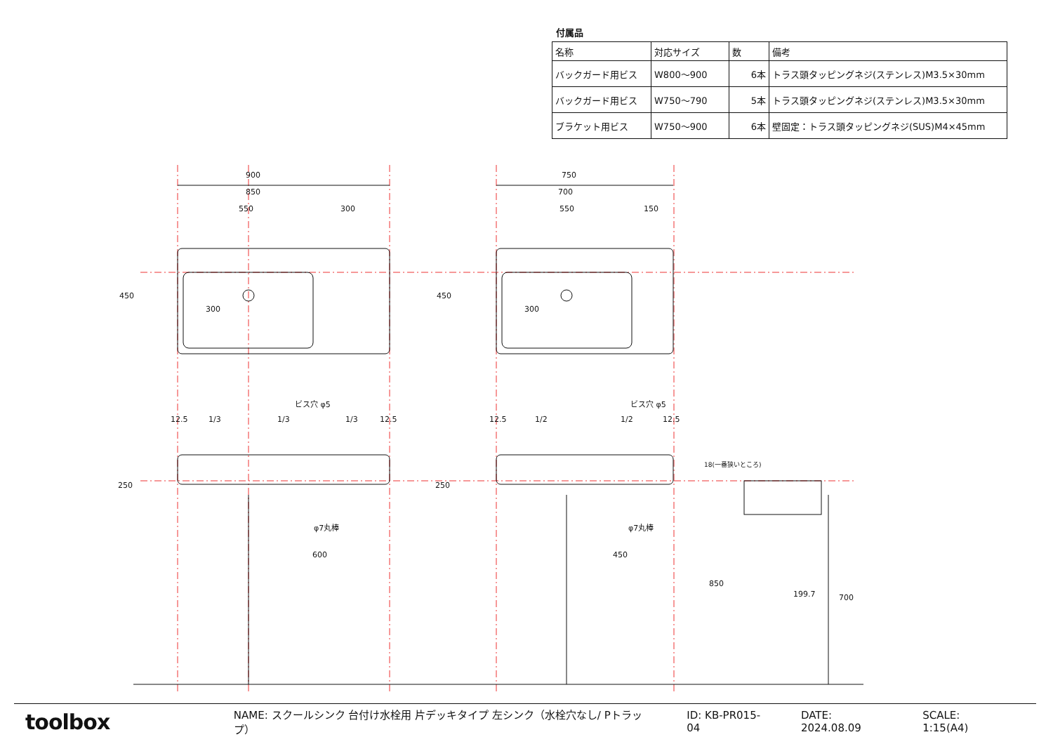付属品
| 名称 | 対応サイズ | 数 | 備考 |
| --- | --- | --- | --- |
| バックガード用ビス | W800〜900 | 6本 | トラス頭タッピングネジ(ステンレス)M3.5×30mm |
| バックガード用ビス | W750〜790 | 5本 | トラス頭タッピングネジ(ステンレス)M3.5×30mm |
| ブラケット用ビス | W750〜900 | 6本 | 壁固定：トラス頭タッピングネジ(SUS)M4×45mm |
900
850
550
300
750
700
550
150
300
300
ビス穴 φ5
ビス穴 φ5
12.5
1/3
1/3
1/3
12.5
12.5
1/2
1/2
12.5
φ7丸棒
φ7丸棒
600
450
18(一番狭いところ)
199.7
450
450
250
250
850
700
toolbox
NAME: スクールシンク 台付け水栓用 片デッキタイプ 左シンク（水栓穴なし/ Pトラップ） ID: KB-PR015-04 DATE: 2024.08.09 SCALE: 1:15(A4)